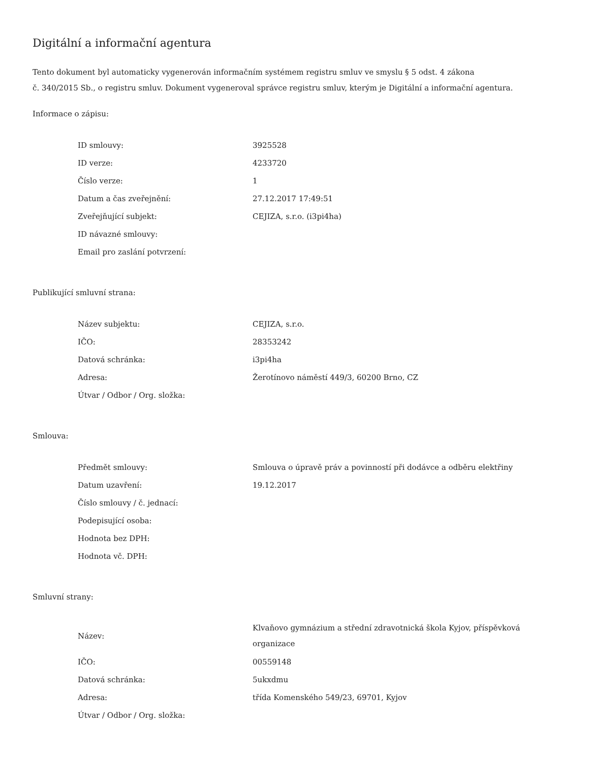Digitální a informační agentura
Tento dokument byl automaticky vygenerován informačním systémem registru smluv ve smyslu § 5 odst. 4 zákona
č. 340/2015 Sb., o registru smluv. Dokument vygeneroval správce registru smluv, kterým je Digitální a informační agentura.
Informace o zápisu:
| ID smlouvy: | 3925528 |
| ID verze: | 4233720 |
| Číslo verze: | 1 |
| Datum a čas zveřejnění: | 27.12.2017 17:49:51 |
| Zveřejňující subjekt: | CEJIZA, s.r.o. (i3pi4ha) |
| ID návazné smlouvy: | |
| Email pro zaslání potvrzení: | |
Publikující smluvní strana:
| Název subjektu: | CEJIZA, s.r.o. |
| IČO: | 28353242 |
| Datová schránka: | i3pi4ha |
| Adresa: | Žerotínovo náměstí 449/3, 60200 Brno, CZ |
| Útvar / Odbor / Org. složka: | |
Smlouva:
| Předmět smlouvy: | Smlouva o úpravě práv a povinností při dodávce a odběru elektřiny |
| Datum uzavření: | 19.12.2017 |
| Číslo smlouvy / č. jednací: | |
| Podepisující osoba: | |
| Hodnota bez DPH: | |
| Hodnota vč. DPH: | |
Smluvní strany:
| Název: | Klvaňovo gymnázium a střední zdravotnická škola Kyjov, příspěvková organizace |
| IČO: | 00559148 |
| Datová schránka: | 5ukxdmu |
| Adresa: | třída Komenského 549/23, 69701, Kyjov |
| Útvar / Odbor / Org. složka: | |